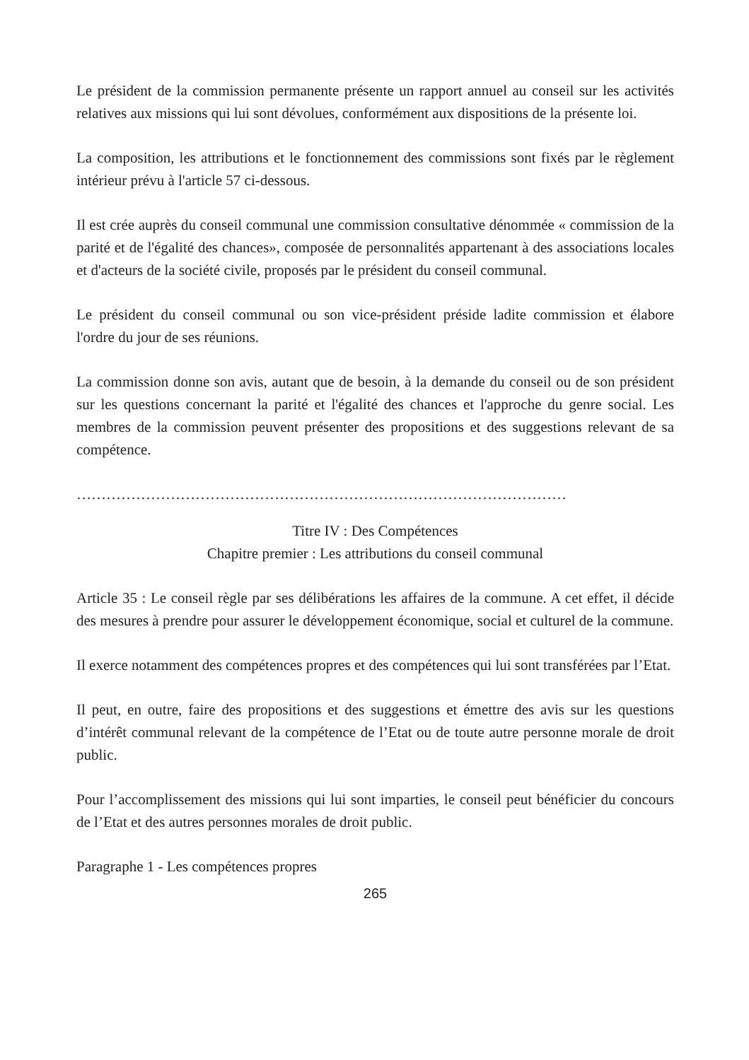Le président de la commission permanente présente un rapport annuel au conseil sur les activités relatives aux missions qui lui sont dévolues, conformément aux dispositions de la présente loi.
La composition, les attributions et le fonctionnement des commissions sont fixés par le règlement intérieur prévu à l'article 57 ci-dessous.
Il est crée auprès du conseil communal une commission consultative dénommée « commission de la parité et de l'égalité des chances», composée de personnalités appartenant à des associations locales et d'acteurs de la société civile, proposés par le président du conseil communal.
Le président du conseil communal ou son vice-président préside ladite commission et élabore l'ordre du jour de ses réunions.
La commission donne son avis, autant que de besoin, à la demande du conseil ou de son président sur les questions concernant la parité et l'égalité des chances et l'approche du genre social. Les membres de la commission peuvent présenter des propositions et des suggestions relevant de sa compétence.
………………………………………………………………………………………
Titre IV : Des Compétences
Chapitre premier : Les attributions du conseil communal
Article 35 : Le conseil règle par ses délibérations les affaires de la commune. A cet effet, il décide des mesures à prendre pour assurer le développement économique, social et culturel de la commune.
Il exerce notamment des compétences propres et des compétences qui lui sont transférées par l’Etat.
Il peut, en outre, faire des propositions et des suggestions et émettre des avis sur les questions d’intérêt communal relevant de la compétence de l’Etat ou de toute autre personne morale de droit public.
Pour l’accomplissement des missions qui lui sont imparties, le conseil peut bénéficier du concours de l’Etat et des autres personnes morales de droit public.
Paragraphe 1 - Les compétences propres
265